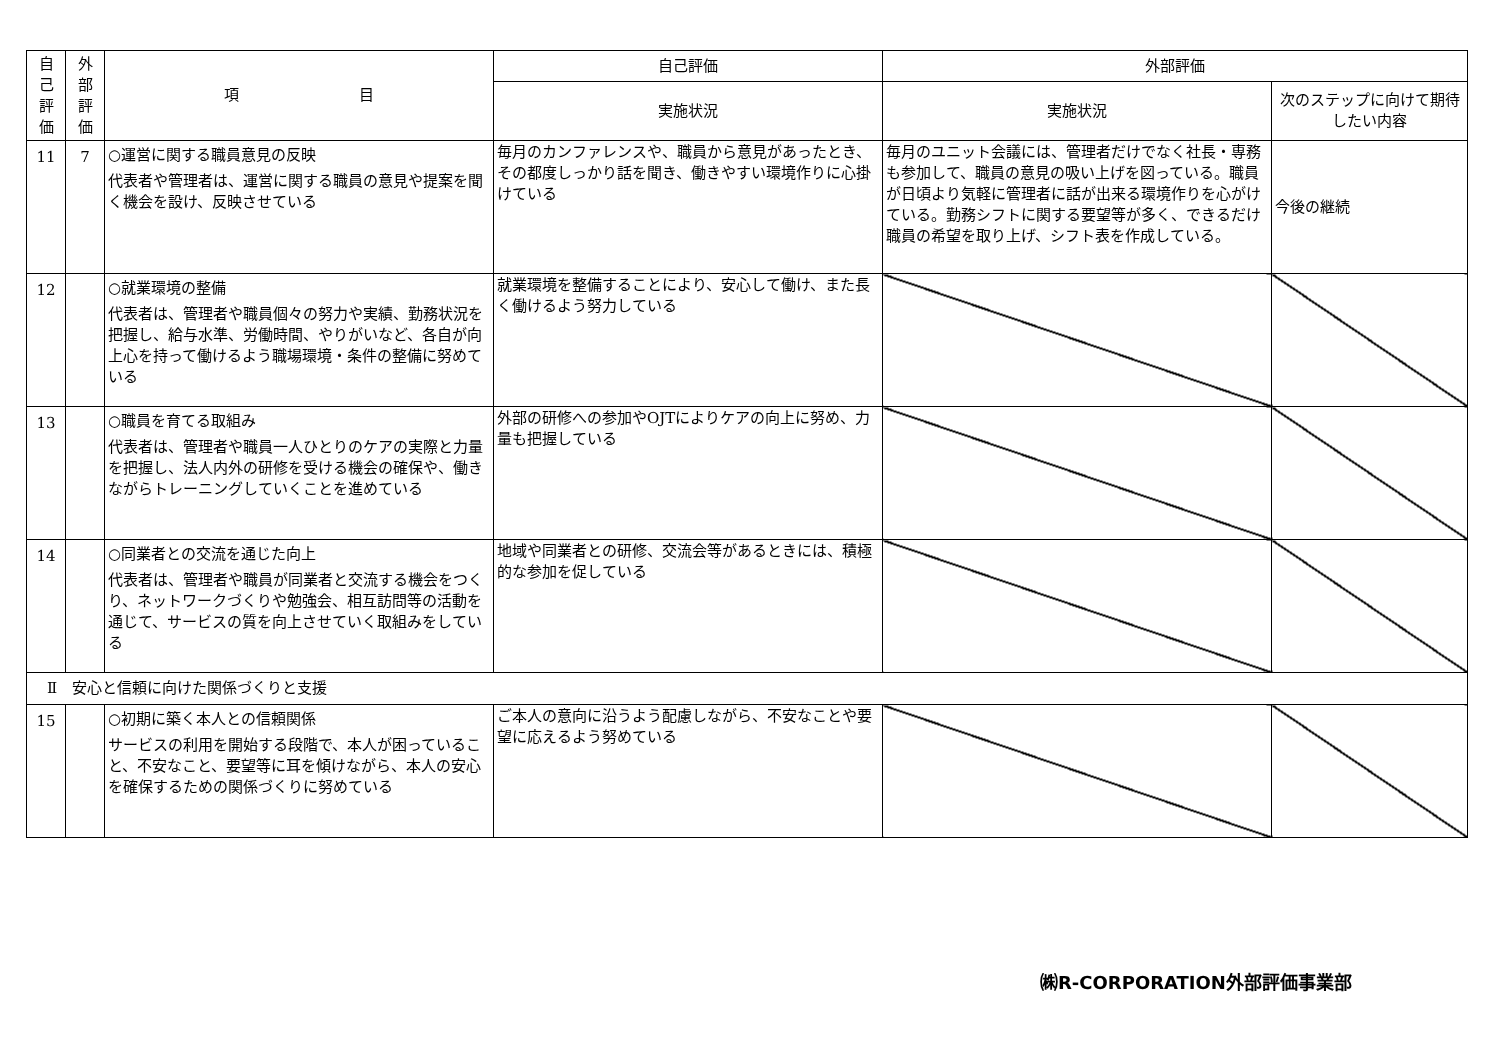| 自 己 評 価 | 外 部 評 価 | 項 目 | 自己評価 | 外部評価 | |
| --- | --- | --- | --- | --- | --- |
| | | | 実施状況 | 実施状況 | 次のステップに向けて期待したい内容 |
| 11 | 7 | ○運営に関する職員意見の反映 代表者や管理者は、運営に関する職員の意見や提案を聞く機会を設け、反映させている | 毎月のカンファレンスや、職員から意見があったとき、その都度しっかり話を聞き、働きやすい環境作りに心掛けている | 毎月のユニット会議には、管理者だけでなく社長・専務も参加して、職員の意見の吸い上げを図っている。職員が日頃より気軽に管理者に話が出来る環境作りを心がけている。勤務シフトに関する要望等が多く、できるだけ職員の希望を取り上げ、シフト表を作成している。 | 今後の継続 |
| 12 | | ○就業環境の整備 代表者は、管理者や職員個々の努力や実績、勤務状況を把握し、給与水準、労働時間、やりがいなど、各自が向上心を持って働けるよう職場環境・条件の整備に努めている | 就業環境を整備することにより、安心して働け、また長く働けるよう努力している | | |
| 13 | | ○職員を育てる取組み 代表者は、管理者や職員一人ひとりのケアの実際と力量を把握し、法人内外の研修を受ける機会の確保や、働きながらトレーニングしていくことを進めている | 外部の研修への参加やOJTによりケアの向上に努め、力量も把握している | | |
| 14 | | ○同業者との交流を通じた向上 代表者は、管理者や職員が同業者と交流する機会をつくり、ネットワークづくりや勉強会、相互訪問等の活動を通じて、サービスの質を向上させていく取組みをしている | 地域や同業者との研修、交流会等があるときには、積極的な参加を促している | | |
| Ⅱ 安心と信頼に向けた関係づくりと支援 | | | | | |
| 15 | | ○初期に築く本人との信頼関係 サービスの利用を開始する段階で、本人が困っていること、不安なこと、要望等に耳を傾けながら、本人の安心を確保するための関係づくりに努めている | ご本人の意向に沿うよう配慮しながら、不安なことや要望に応えるよう努めている | | |
㈱R-CORPORATION外部評価事業部